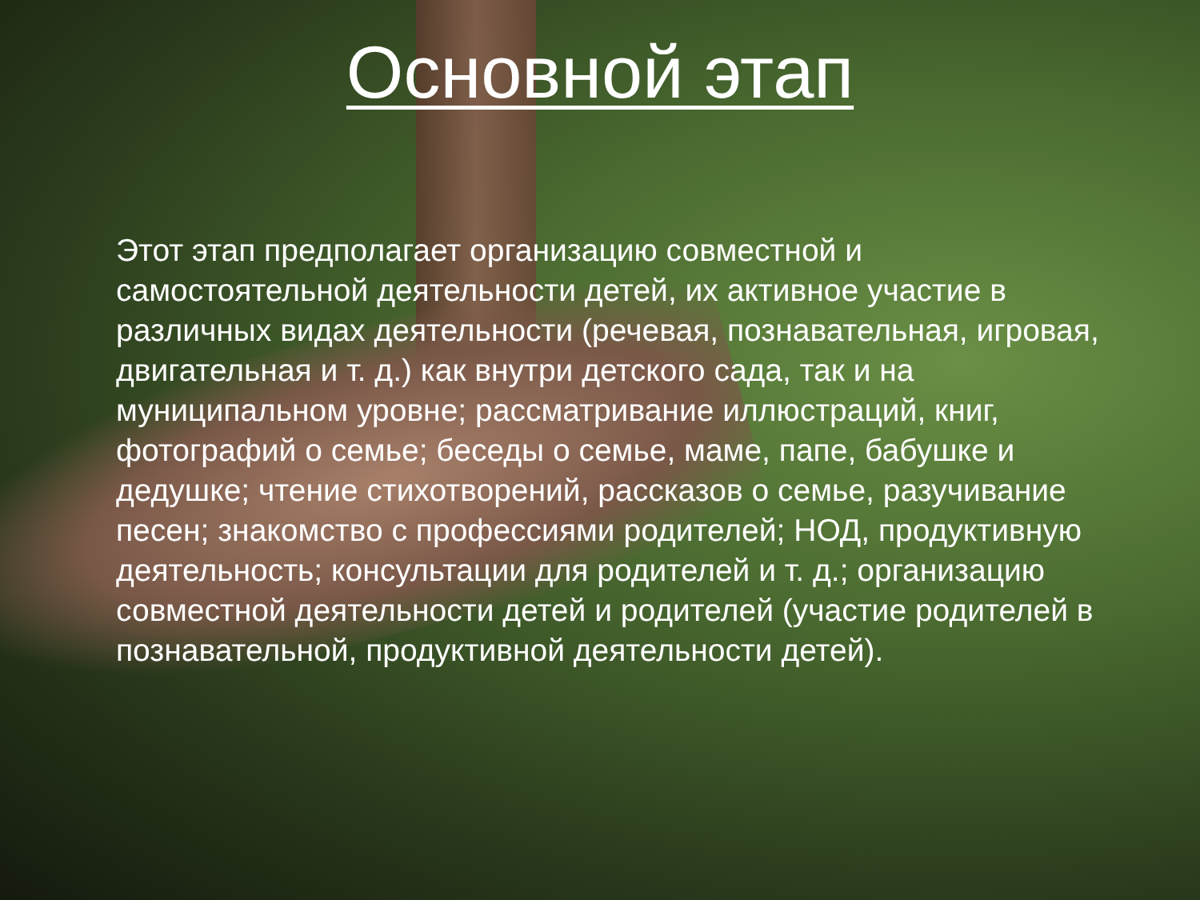Основной этап
Этот этап предполагает организацию совместной и самостоятельной деятельности детей, их активное участие в различных видах деятельности (речевая, познавательная, игровая, двигательная и т. д.) как внутри детского сада, так и на муниципальном уровне; рассматривание иллюстраций, книг, фотографий о семье; беседы о семье, маме, папе, бабушке и дедушке; чтение стихотворений, рассказов о семье, разучивание песен; знакомство с профессиями родителей; НОД, продуктивную деятельность; консультации для родителей и т. д.; организацию совместной деятельности детей и родителей (участие родителей в познавательной, продуктивной деятельности детей).